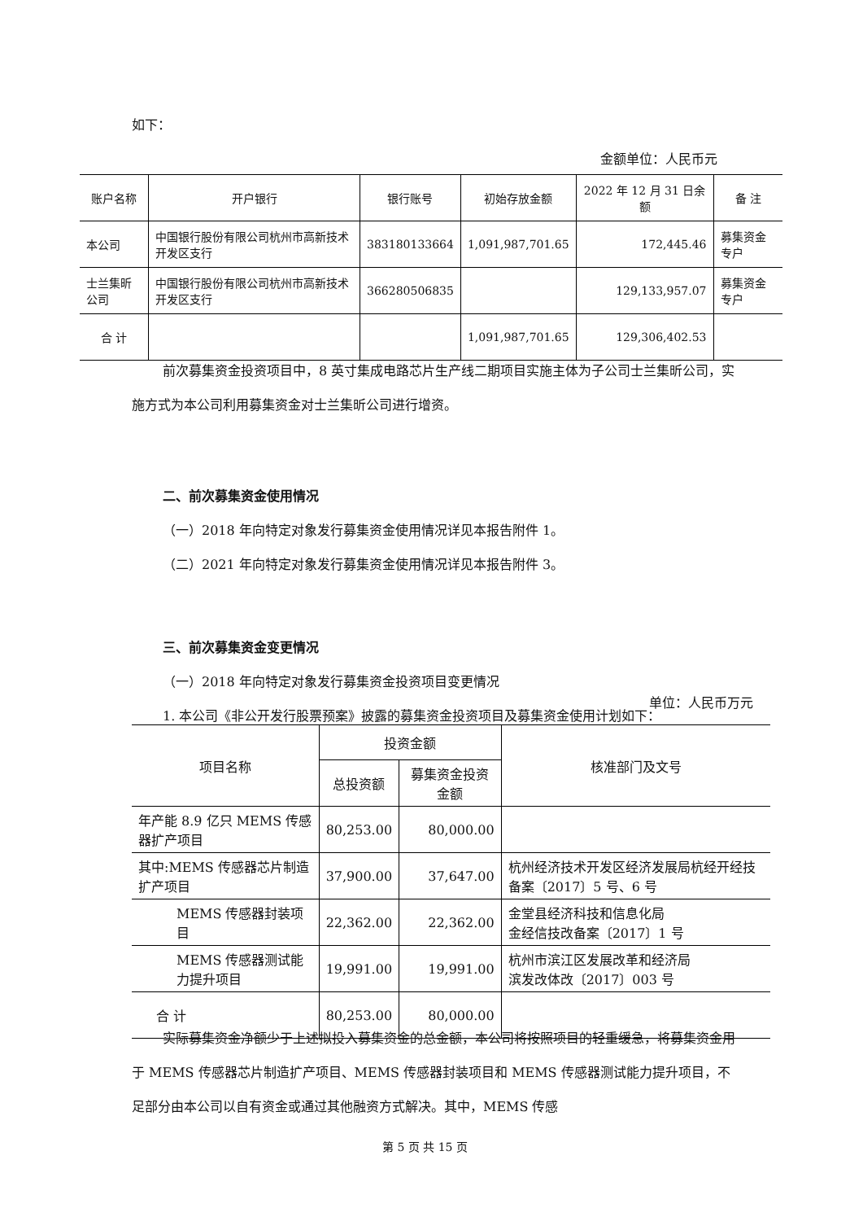如下：
金额单位：人民币元
| 账户名称 | 开户银行 | 银行账号 | 初始存放金额 | 2022 年 12 月 31 日余额 | 备 注 |
| --- | --- | --- | --- | --- | --- |
| 本公司 | 中国银行股份有限公司杭州市高新技术开发区支行 | 383180133664 | 1,091,987,701.65 | 172,445.46 | 募集资金专户 |
| 士兰集昕公司 | 中国银行股份有限公司杭州市高新技术开发区支行 | 366280506835 | | 129,133,957.07 | 募集资金专户 |
| 合 计 | | | 1,091,987,701.65 | 129,306,402.53 | |
前次募集资金投资项目中，8 英寸集成电路芯片生产线二期项目实施主体为子公司士兰集昕公司，实施方式为本公司利用募集资金对士兰集昕公司进行增资。
二、前次募集资金使用情况
（一）2018 年向特定对象发行募集资金使用情况详见本报告附件 1。
（二）2021 年向特定对象发行募集资金使用情况详见本报告附件 3。
三、前次募集资金变更情况
（一）2018 年向特定对象发行募集资金投资项目变更情况
1. 本公司《非公开发行股票预案》披露的募集资金投资项目及募集资金使用计划如下：
单位：人民币万元
| 项目名称 | 投资金额 | | 核准部门及文号 |
| --- | --- | --- | --- |
| | 总投资额 | 募集资金投资金额 | |
| 年产能 8.9 亿只 MEMS 传感器扩产项目 | 80,253.00 | 80,000.00 | |
| 其中:MEMS 传感器芯片制造扩产项目 | 37,900.00 | 37,647.00 | 杭州经济技术开发区经济发展局杭经开经技备案〔2017〕5 号、6 号 |
| MEMS 传感器封装项目 | 22,362.00 | 22,362.00 | 金堂县经济科技和信息化局 金经信技改备案〔2017〕1 号 |
| MEMS 传感器测试能力提升项目 | 19,991.00 | 19,991.00 | 杭州市滨江区发展改革和经济局 滨发改体改〔2017〕003 号 |
| 合 计 | 80,253.00 | 80,000.00 | |
实际募集资金净额少于上述拟投入募集资金的总金额，本公司将按照项目的轻重缓急，将募集资金用于 MEMS 传感器芯片制造扩产项目、MEMS 传感器封装项目和 MEMS 传感器测试能力提升项目，不足部分由本公司以自有资金或通过其他融资方式解决。其中，MEMS 传感
第 5 页 共 15 页